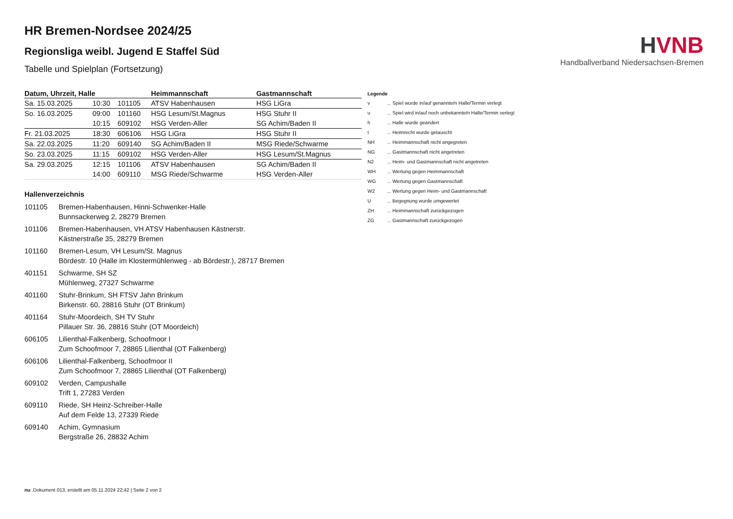HVNB
Handballverband Niedersachsen-Bremen
HR Bremen-Nordsee 2024/25
Regionsliga weibl. Jugend E Staffel Süd
Tabelle und Spielplan (Fortsetzung)
| Datum, Uhrzeit, Halle | | | Heimmannschaft | Gastmannschaft |
| --- | --- | --- | --- | --- |
| Sa. 15.03.2025 | 10:30 | 101105 | ATSV Habenhausen | HSG LiGra |
| So. 16.03.2025 | 09:00 | 101160 | HSG Lesum/St.Magnus | HSG Stuhr II |
| | 10:15 | 609102 | HSG Verden-Aller | SG Achim/Baden II |
| Fr. 21.03.2025 | 18:30 | 606106 | HSG LiGra | HSG Stuhr II |
| Sa. 22.03.2025 | 11:20 | 609140 | SG Achim/Baden II | MSG Riede/Schwarme |
| So. 23.03.2025 | 11:15 | 609102 | HSG Verden-Aller | HSG Lesum/St.Magnus |
| Sa. 29.03.2025 | 12:15 | 101106 | ATSV Habenhausen | SG Achim/Baden II |
| | 14:00 | 609110 | MSG Riede/Schwarme | HSG Verden-Aller |
Hallenverzeichnis
101105 Bremen-Habenhausen, Hinni-Schwenker-Halle
Bunnsackerweg 2, 28279 Bremen
101106 Bremen-Habenhausen, VH ATSV Habenhausen Kästnerstr.
Kästnerstraße 35, 28279 Bremen
101160 Bremen-Lesum, VH Lesum/St. Magnus
Bördestr. 10 (Halle im Klostermühlenweg - ab Bördestr.), 28717 Bremen
401151 Schwarme, SH SZ
Mühlenweg, 27327 Schwarme
401160 Stuhr-Brinkum, SH FTSV Jahn Brinkum
Birkenstr. 60, 28816 Stuhr (OT Brinkum)
401164 Stuhr-Moordeich, SH TV Stuhr
Pillauer Str. 36, 28816 Stuhr (OT Moordeich)
606105 Lilienthal-Falkenberg, Schoofmoor I
Zum Schoofmoor 7, 28865 Lilienthal (OT Falkenberg)
606106 Lilienthal-Falkenberg, Schoofmoor II
Zum Schoofmoor 7, 28865 Lilienthal (OT Falkenberg)
609102 Verden, Campushalle
Trift 1, 27283 Verden
609110 Riede, SH Heinz-Schreiber-Halle
Auf dem Felde 13, 27339 Riede
609140 Achim, Gymnasium
Bergstraße 26, 28832 Achim
Legende
v... Spiel wurde in/auf genannte/n Halle/Termin verlegt
u... Spiel wird in/auf noch unbekannte/n Halle/Termin verlegt
h... Halle wurde geändert
t... Heimrecht wurde getauscht
NH... Heimmannschaft nicht angegreten
NG... Gastmannschaft nicht angetreten
N2... Heim- und Gastmannschaft nicht angetreten
WH... Wertung gegen Heimmannschaft
WG... Wertung gegen Gastmannschaft
W2... Wertung gegen Heim- und Gastmannschaft
U... Begegnung wurde umgewertet
ZH... Heimmannschaft zurückgezogen
ZG... Gastmannschaft zurückgezogen
nu .Dokument 013, erstellt am 05.11.2024 22:42 | Seite 2 von 2